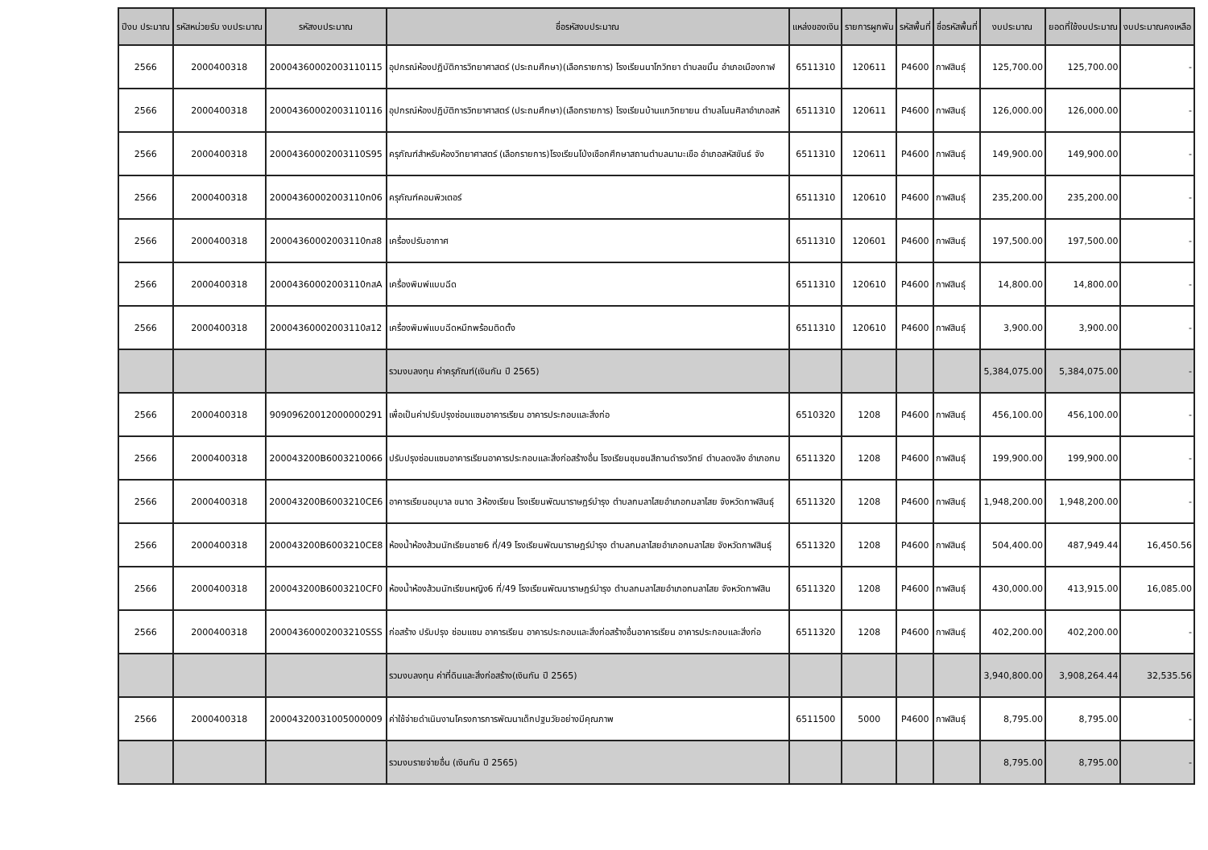| ปีงบ ประมาณ | รหัสหน่วยรับ งบประมาณ | รหัสงบประมาณ | ชื่อรหัสงบประมาณ | แหล่งของเงิน | รายการผูกพัน | รหัสพื้นที่ | ชื่อรหัสพื้นที่ | งบประมาณ | ยอดที่ใช้งบประมาณ | งบประมาณคงเหลือ |
| --- | --- | --- | --- | --- | --- | --- | --- | --- | --- | --- |
| 2566 | 2000400318 | 20004360002003110115 | อุปกรณ์ห้องปฏิบัติการวิทยาศาสตร์ (ประถมศึกษา)(เลือกรายการ) โรงเรียนนาโกวิทยา ตำบลขมิ้น อำเภอเมืองกาฬ | 6511310 | 120611 | P4600 | กาฬสินธุ์ | 125,700.00 | 125,700.00 | - |
| 2566 | 2000400318 | 20004360002003110116 | อุปกรณ์ห้องปฏิบัติการวิทยาศาสตร์ (ประถมศึกษา)(เลือกรายการ) โรงเรียนบ้านแกวิทยายน ตำบลโนนศิลาอำเภอสห้ | 6511310 | 120611 | P4600 | กาฬสินธุ์ | 126,000.00 | 126,000.00 | - |
| 2566 | 2000400318 | 20004360002003110S95 | ครุภัณฑ์สำหรับห้องวิทยาศาสตร์ (เลือกรายการ)โรงเรียนโป่งเชือกศึกษาสถานตำบลนามะเขือ อำเภอสหัสขันธ์ จัง | 6511310 | 120611 | P4600 | กาฬสินธุ์ | 149,900.00 | 149,900.00 | - |
| 2566 | 2000400318 | 20004360002003110n06 | ครุภัณฑ์คอมพิวเตอร์ | 6511310 | 120610 | P4600 | กาฬสินธุ์ | 235,200.00 | 235,200.00 | - |
| 2566 | 2000400318 | 20004360002003110กส8 | เครื่องปรับอากาศ | 6511310 | 120601 | P4600 | กาฬสินธุ์ | 197,500.00 | 197,500.00 | - |
| 2566 | 2000400318 | 20004360002003110กสA | เครื่องพิมพ์แบบฉีด | 6511310 | 120610 | P4600 | กาฬสินธุ์ | 14,800.00 | 14,800.00 | - |
| 2566 | 2000400318 | 20004360002003110ส12 | เครื่องพิมพ์แบบฉีดหมึกพร้อมติดตั้ง | 6511310 | 120610 | P4600 | กาฬสินธุ์ | 3,900.00 | 3,900.00 | - |
| | | | รวมงบลงทุน ค่าครุภัณฑ์(เงินกัน ปี 2565) | | | | | 5,384,075.00 | 5,384,075.00 | - |
| 2566 | 2000400318 | 90909620012000000291 | เพื่อเป็นค่าปรับปรุงซ่อมแซมอาคารเรียน อาคารประกอบและสิ่งก่อ | 6510320 | 1208 | P4600 | กาฬสินธุ์ | 456,100.00 | 456,100.00 | - |
| 2566 | 2000400318 | 200043200B6003210066 | ปรับปรุงซ่อมแซมอาคารเรียนอาคารประกอบและสิ่งก่อสร้างอื่น โรงเรียนชุมชนสีถานดำรงวิทย์ ตำบลดงลิง อำเภอกม | 6511320 | 1208 | P4600 | กาฬสินธุ์ | 199,900.00 | 199,900.00 | - |
| 2566 | 2000400318 | 200043200B6003210CE6 | อาคารเรียนอนุบาล ขนาด 3ห้องเรียน โรงเรียนพัฒนาราษฎร์บำรุง ตำบลกมลาไสยอำเภอกมลาไสย จังหวัดกาฬสินธุ์ | 6511320 | 1208 | P4600 | กาฬสินธุ์ | 1,948,200.00 | 1,948,200.00 | - |
| 2566 | 2000400318 | 200043200B6003210CE8 | ห้องน้ำห้องส้วมนักเรียนชาย6 ที่/49 โรงเรียนพัฒนาราษฎร์บำรุง ตำบลกมลาไสยอำเภอกมลาไสย จังหวัดกาฬสินธุ์ | 6511320 | 1208 | P4600 | กาฬสินธุ์ | 504,400.00 | 487,949.44 | 16,450.56 |
| 2566 | 2000400318 | 200043200B6003210CF0 | ห้องน้ำห้องส้วมนักเรียนหญิง6 ที่/49 โรงเรียนพัฒนาราษฎร์บำรุง ตำบลกมลาไสยอำเภอกมลาไสย จังหวัดกาฬสิน | 6511320 | 1208 | P4600 | กาฬสินธุ์ | 430,000.00 | 413,915.00 | 16,085.00 |
| 2566 | 2000400318 | 20004360002003210SSS | ก่อสร้าง ปรับปรุง ซ่อมแซม อาคารเรียน อาคารประกอบและสิ่งก่อสร้างอื่นอาคารเรียน อาคารประกอบและสิ่งก่อ | 6511320 | 1208 | P4600 | กาฬสินธุ์ | 402,200.00 | 402,200.00 | - |
| | | | รวมงบลงทุน ค่าที่ดินและสิ่งก่อสร้าง(เงินกัน ปี 2565) | | | | | 3,940,800.00 | 3,908,264.44 | 32,535.56 |
| 2566 | 2000400318 | 20004320031005000009 | ค่าใช้จ่ายดำเนินงานโครงการการพัฒนาเด็กปฐมวัยอย่างมีคุณภาพ | 6511500 | 5000 | P4600 | กาฬสินธุ์ | 8,795.00 | 8,795.00 | - |
| | | | รวมงบรายจ่ายอื่น (เงินกัน ปี 2565) | | | | | 8,795.00 | 8,795.00 | - |